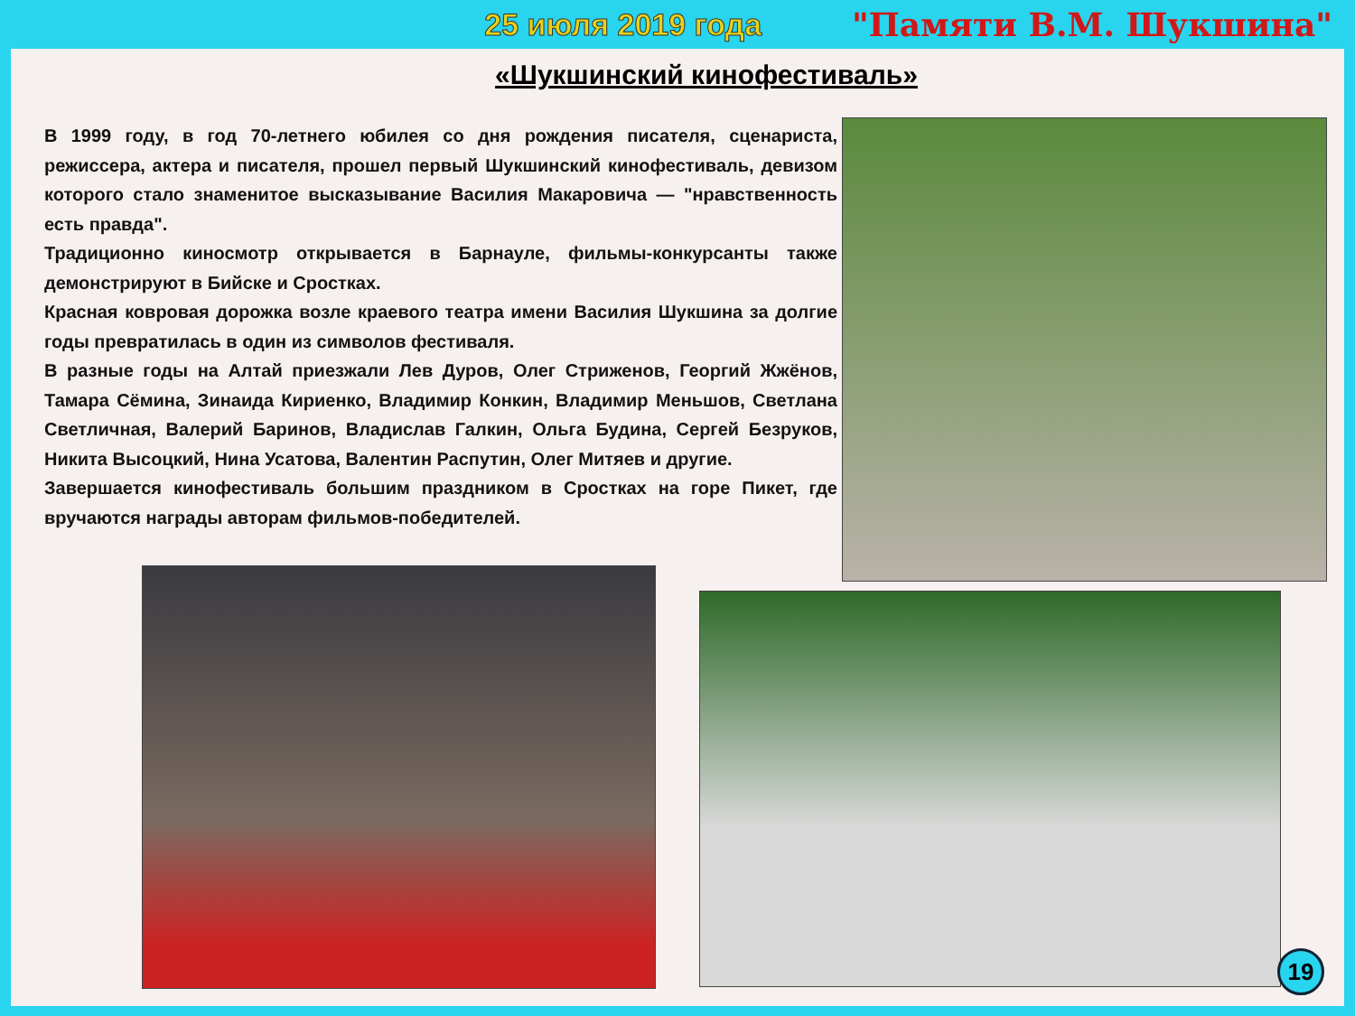25 июля 2019 года "Памяти В.М. Шукшина"
«Шукшинский кинофестиваль»
В 1999 году, в год 70-летнего юбилея со дня рождения писателя, сценариста, режиссера, актера и писателя, прошел первый Шукшинский кинофестиваль, девизом которого стало знаменитое высказывание Василия Макаровича — "нравственность есть правда".
Традиционно киносмотр открывается в Барнауле, фильмы-конкурсанты также демонстрируют в Бийске и Сростках.
Красная ковровая дорожка возле краевого театра имени Василия Шукшина за долгие годы превратилась в один из символов фестиваля.
В разные годы на Алтай приезжали Лев Дуров, Олег Стриженов, Георгий Жжёнов, Тамара Сёмина, Зинаида Кириенко, Владимир Конкин, Владимир Меньшов, Светлана Светличная, Валерий Баринов, Владислав Галкин, Ольга Будина, Сергей Безруков, Никита Высоцкий, Нина Усатова, Валентин Распутин, Олег Митяев и другие.
Завершается кинофестиваль большим праздником в Сростках на горе Пикет, где вручаются награды авторам фильмов-победителей.
19